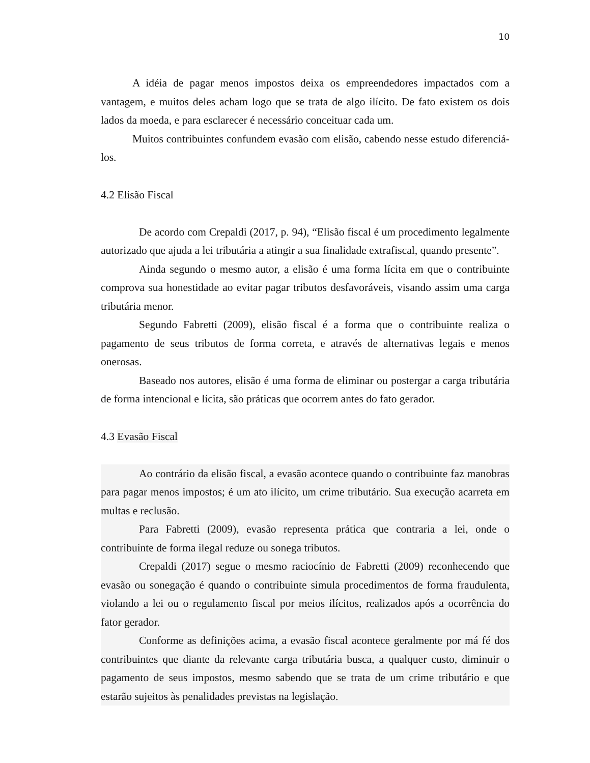10
A idéia de pagar menos impostos deixa os empreendedores impactados com a vantagem, e muitos deles acham logo que se trata de algo ilícito. De fato existem os dois lados da moeda, e para esclarecer é necessário conceituar cada um.
Muitos contribuintes confundem evasão com elisão, cabendo nesse estudo diferenciá-los.
4.2 Elisão Fiscal
De acordo com Crepaldi (2017, p. 94), “Elisão fiscal é um procedimento legalmente autorizado que ajuda a lei tributária a atingir a sua finalidade extrafiscal, quando presente”.
Ainda segundo o mesmo autor, a elisão é uma forma lícita em que o contribuinte comprova sua honestidade ao evitar pagar tributos desfavoráveis, visando assim uma carga tributária menor.
Segundo Fabretti (2009), elisão fiscal é a forma que o contribuinte realiza o pagamento de seus tributos de forma correta, e através de alternativas legais e menos onerosas.
Baseado nos autores, elisão é uma forma de eliminar ou postergar a carga tributária de forma intencional e lícita, são práticas que ocorrem antes do fato gerador.
4.3 Evasão Fiscal
Ao contrário da elisão fiscal, a evasão acontece quando o contribuinte faz manobras para pagar menos impostos; é um ato ilícito, um crime tributário. Sua execução acarreta em multas e reclusão.
Para Fabretti (2009), evasão representa prática que contraria a lei, onde o contribuinte de forma ilegal reduze ou sonega tributos.
Crepaldi (2017) segue o mesmo raciocínio de Fabretti (2009) reconhecendo que evasão ou sonegação é quando o contribuinte simula procedimentos de forma fraudulenta, violando a lei ou o regulamento fiscal por meios ilícitos, realizados após a ocorrência do fator gerador.
Conforme as definições acima, a evasão fiscal acontece geralmente por má fé dos contribuintes que diante da relevante carga tributária busca, a qualquer custo, diminuir o pagamento de seus impostos, mesmo sabendo que se trata de um crime tributário e que estarão sujeitos às penalidades previstas na legislação.